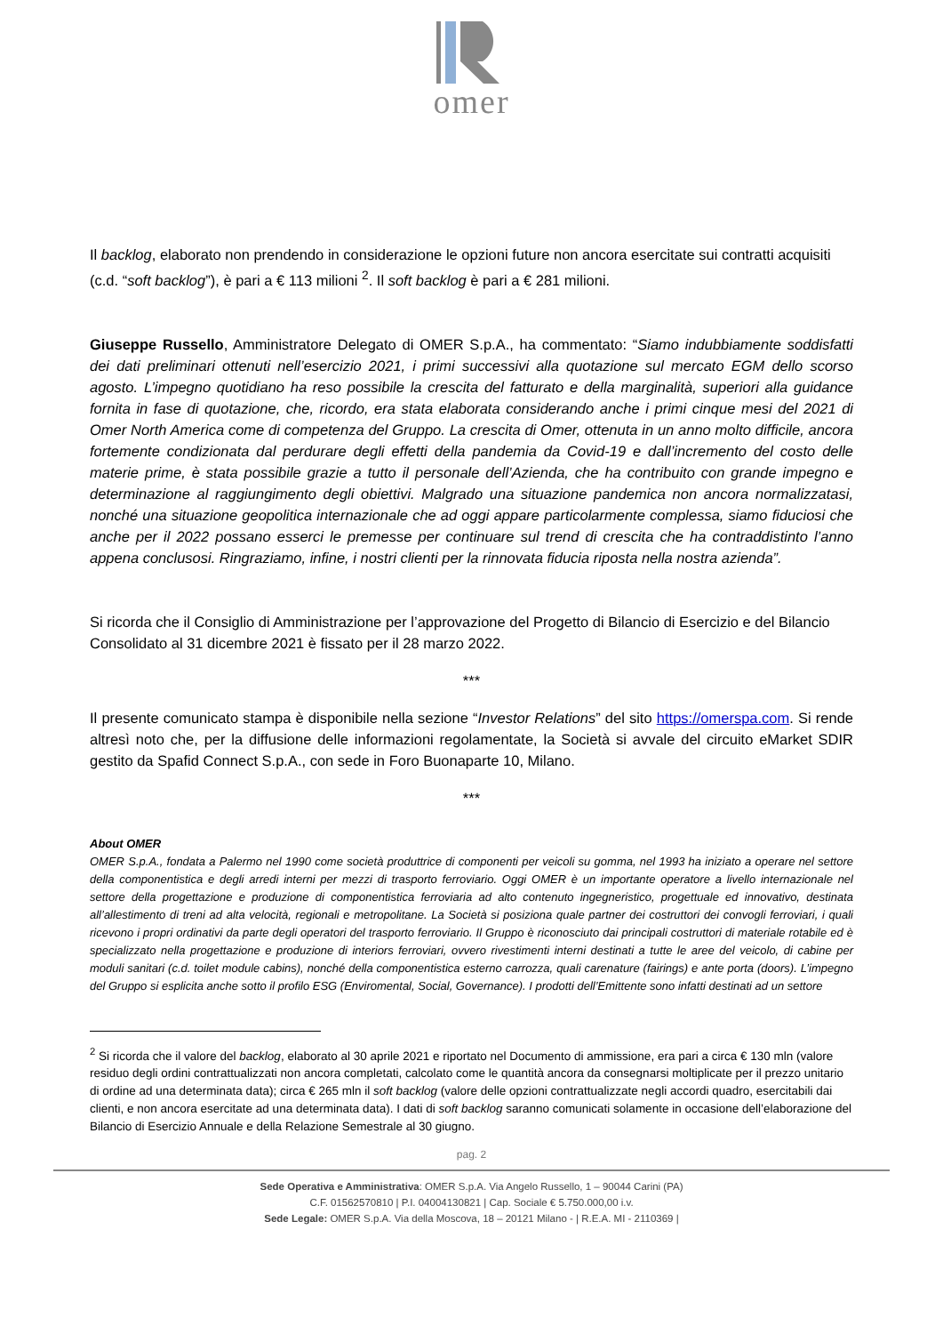omer
Il backlog, elaborato non prendendo in considerazione le opzioni future non ancora esercitate sui contratti acquisiti (c.d. “soft backlog”), è pari a € 113 milioni <sup>2</sup>. Il soft backlog è pari a € 281 milioni.
Giuseppe Russello, Amministratore Delegato di OMER S.p.A., ha commentato: “Siamo indubbiamente soddisfatti dei dati preliminari ottenuti nell’esercizio 2021, i primi successivi alla quotazione sul mercato EGM dello scorso agosto. L’impegno quotidiano ha reso possibile la crescita del fatturato e della marginalità, superiori alla guidance fornita in fase di quotazione, che, ricordo, era stata elaborata considerando anche i primi cinque mesi del 2021 di Omer North America come di competenza del Gruppo. La crescita di Omer, ottenuta in un anno molto difficile, ancora fortemente condizionata dal perdurare degli effetti della pandemia da Covid-19 e dall’incremento del costo delle materie prime, è stata possibile grazie a tutto il personale dell’Azienda, che ha contribuito con grande impegno e determinazione al raggiungimento degli obiettivi. Malgrado una situazione pandemica non ancora normalizzatasi, nonché una situazione geopolitica internazionale che ad oggi appare particolarmente complessa, siamo fiduciosi che anche per il 2022 possano esserci le premesse per continuare sul trend di crescita che ha contraddistinto l’anno appena conclusosi. Ringraziamo, infine, i nostri clienti per la rinnovata fiducia riposta nella nostra azienda”.
Si ricorda che il Consiglio di Amministrazione per l’approvazione del Progetto di Bilancio di Esercizio e del Bilancio Consolidato al 31 dicembre 2021 è fissato per il 28 marzo 2022.
***
Il presente comunicato stampa è disponibile nella sezione “Investor Relations” del sito https://omerspa.com. Si rende altresì noto che, per la diffusione delle informazioni regolamentate, la Società si avvale del circuito eMarket SDIR gestito da Spafid Connect S.p.A., con sede in Foro Buonaparte 10, Milano.
***
About OMER
OMER S.p.A., fondata a Palermo nel 1990 come società produttrice di componenti per veicoli su gomma, nel 1993 ha iniziato a operare nel settore della componentistica e degli arredi interni per mezzi di trasporto ferroviario. Oggi OMER è un importante operatore a livello internazionale nel settore della progettazione e produzione di componentistica ferroviaria ad alto contenuto ingegneristico, progettuale ed innovativo, destinata all’allestimento di treni ad alta velocità, regionali e metropolitane. La Società si posiziona quale partner dei costruttori dei convogli ferroviari, i quali ricevono i propri ordinativi da parte degli operatori del trasporto ferroviario. Il Gruppo è riconosciuto dai principali costruttori di materiale rotabile ed è specializzato nella progettazione e produzione di interiors ferroviari, ovvero rivestimenti interni destinati a tutte le aree del veicolo, di cabine per moduli sanitari (c.d. toilet module cabins), nonché della componentistica esterno carrozza, quali carenature (fairings) e ante porta (doors). L’impegno del Gruppo si esplicita anche sotto il profilo ESG (Enviromental, Social, Governance). I prodotti dell’Emittente sono infatti destinati ad un settore
<sup>2</sup> Si ricorda che il valore del backlog, elaborato al 30 aprile 2021 e riportato nel Documento di ammissione, era pari a circa € 130 mln (valore residuo degli ordini contrattualizzati non ancora completati, calcolato come le quantità ancora da consegnarsi moltiplicate per il prezzo unitario di ordine ad una determinata data); circa € 265 mln il soft backlog (valore delle opzioni contrattualizzate negli accordi quadro, esercitabili dai clienti, e non ancora esercitate ad una determinata data). I dati di soft backlog saranno comunicati solamente in occasione dell’elaborazione del Bilancio di Esercizio Annuale e della Relazione Semestrale al 30 giugno.
pag. 2
Sede Operativa e Amministrativa: OMER S.p.A. Via Angelo Russello, 1 – 90044 Carini (PA)
C.F. 01562570810 | P.I. 04004130821 | Cap. Sociale € 5.750.000,00 i.v.
Sede Legale: OMER S.p.A. Via della Moscova, 18 – 20121 Milano - | R.E.A. MI - 2110369 |